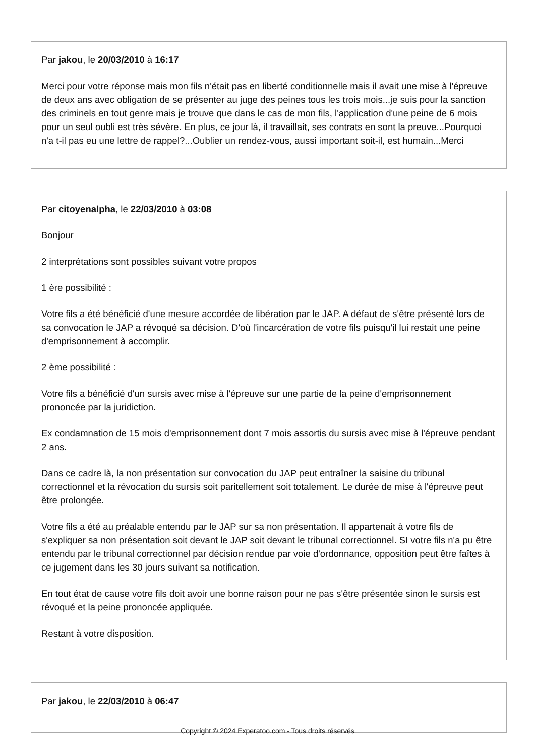Par jakou, le 20/03/2010 à 16:17
Merci pour votre réponse mais mon fils n'était pas en liberté conditionnelle mais il avait une mise à l'épreuve de deux ans avec obligation de se présenter au juge des peines tous les trois mois...je suis pour la sanction des criminels en tout genre mais je trouve que dans le cas de mon fils, l'application d'une peine de 6 mois pour un seul oubli est très sévère. En plus, ce jour là, il travaillait, ses contrats en sont la preuve...Pourquoi n'a t-il pas eu une lettre de rappel?...Oublier un rendez-vous, aussi important soit-il, est humain...Merci
Par citoyenalpha, le 22/03/2010 à 03:08
Bonjour
2 interprétations sont possibles suivant votre propos
1 ère possibilité :
Votre fils a été bénéficié d'une mesure accordée de libération par le JAP. A défaut de s'être présenté lors de sa convocation le JAP a révoqué sa décision. D'où l'incarcération de votre fils puisqu'il lui restait une peine d'emprisonnement à accomplir.
2 ème possibilité :
Votre fils a bénéficié d'un sursis avec mise à l'épreuve sur une partie de la peine d'emprisonnement prononcée par la juridiction.
Ex condamnation de 15 mois d'emprisonnement dont 7 mois assortis du sursis avec mise à l'épreuve pendant 2 ans.
Dans ce cadre là, la non présentation sur convocation du JAP peut entraîner la saisine du tribunal correctionnel et la révocation du sursis soit paritellement soit totalement. Le durée de mise à l'épreuve peut être prolongée.
Votre fils a été au préalable entendu par le JAP sur sa non présentation. Il appartenait à votre fils de s'expliquer sa non présentation soit devant le JAP soit devant le tribunal correctionnel. SI votre fils n'a pu être entendu par le tribunal correctionnel par décision rendue par voie d'ordonnance, opposition peut être faîtes à ce jugement dans les 30 jours suivant sa notification.
En tout état de cause votre fils doit avoir une bonne raison pour ne pas s'être présentée sinon le sursis est révoqué et la peine prononcée appliquée.
Restant à votre disposition.
Par jakou, le 22/03/2010 à 06:47
Copyright © 2024 Experatoo.com - Tous droits réservés